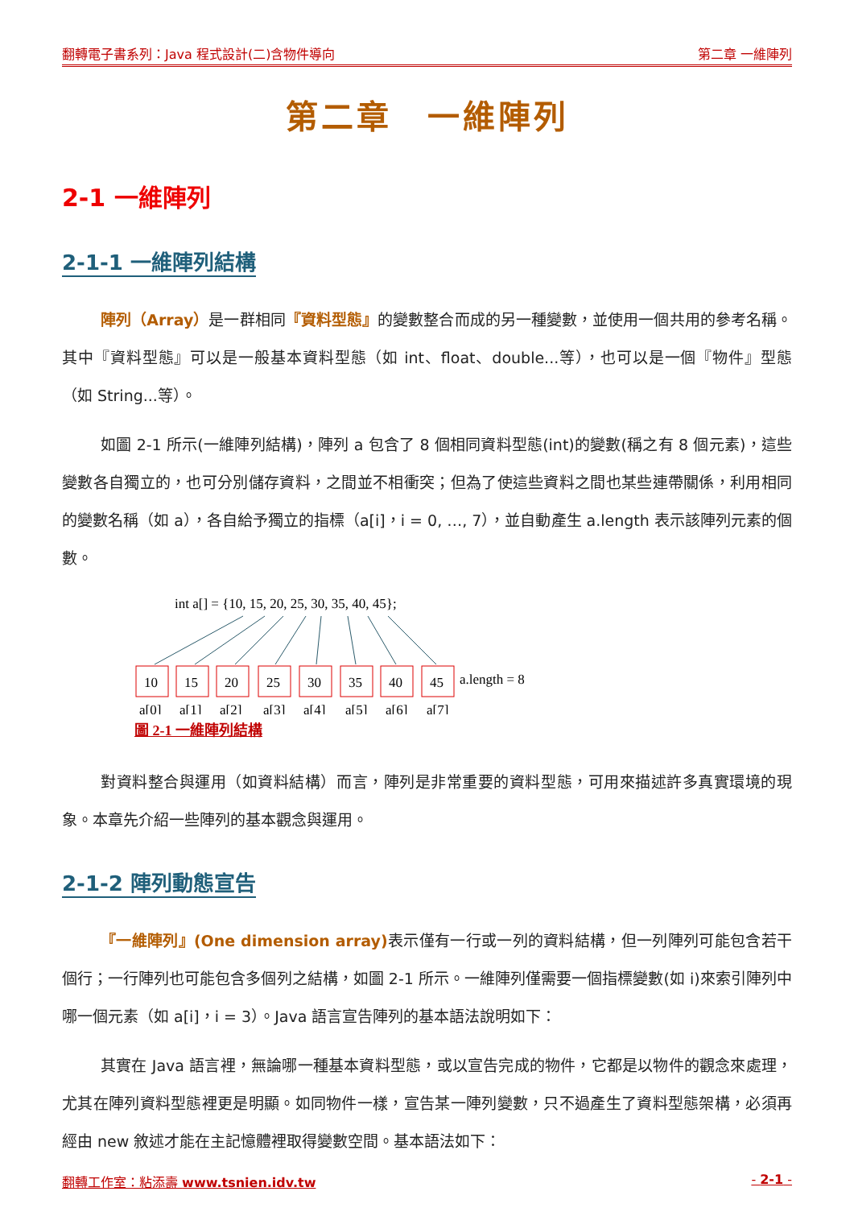翻轉電子書系列：Java 程式設計(二)含物件導向 第二章 一維陣列
第二章　一維陣列
2-1 一維陣列
2-1-1 一維陣列結構
陣列（Array）是一群相同『資料型態』的變數整合而成的另一種變數，並使用一個共用的參考名稱。其中『資料型態』可以是一般基本資料型態（如 int、float、double...等），也可以是一個『物件』型態（如 String...等）。
如圖 2-1 所示(一維陣列結構)，陣列 a 包含了 8 個相同資料型態(int)的變數(稱之有 8 個元素)，這些變數各自獨立的，也可分別儲存資料，之間並不相衝突；但為了使這些資料之間也某些連帶關係，利用相同的變數名稱（如 a），各自給予獨立的指標（a[i]，i = 0, …, 7），並自動產生 a.length 表示該陣列元素的個數。
int a[] = {10, 15, 20, 25, 30, 35, 40, 45};
10
15
20
25
30
35
40
45
a.length = 8
a[0]
a[1]
a[2]
a[3]
a[4]
a[5]
a[6]
a[7]
圖 2-1 一維陣列結構
對資料整合與運用（如資料結構）而言，陣列是非常重要的資料型態，可用來描述許多真實環境的現象。本章先介紹一些陣列的基本觀念與運用。
2-1-2 陣列動態宣告
『一維陣列』(One dimension array) 表示僅有一行或一列的資料結構，但一列陣列可能包含若干個行；一行陣列也可能包含多個列之結構，如圖 2-1 所示。一維陣列僅需要一個指標變數(如 i)來索引陣列中哪一個元素（如 a[i]，i = 3）。Java 語言宣告陣列的基本語法說明如下：
其實在 Java 語言裡，無論哪一種基本資料型態，或以宣告完成的物件，它都是以物件的觀念來處理，尤其在陣列資料型態裡更是明顯。如同物件一樣，宣告某一陣列變數，只不過產生了資料型態架構，必須再經由 new 敘述才能在主記憶體裡取得變數空間。基本語法如下：
翻轉工作室：粘添壽 www.tsnien.idv.tw - 2-1 -